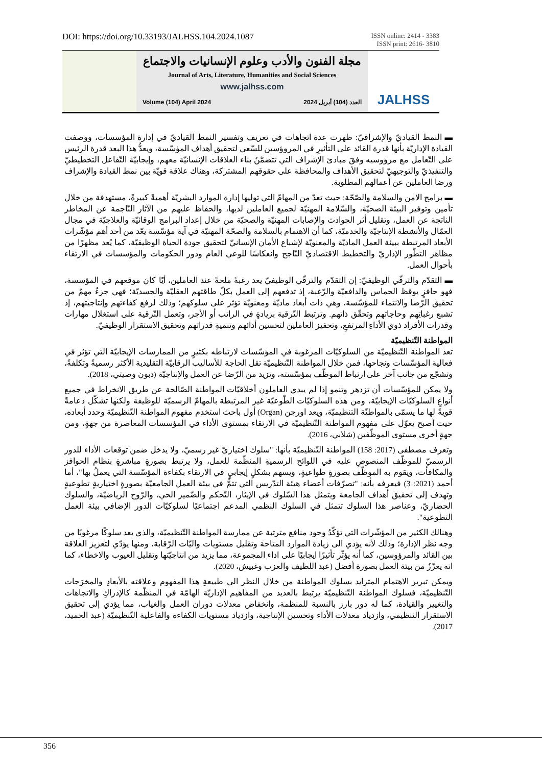DOI: https://doi.org/10.33193/JALHSS.104.2024.1087
ISSN online: 2414 - 3383
ISSN print: 2616- 3810
مجلة الفنون والأدب وعلوم الإنسانيات والاجتماع
Journal of Arts, Literature, Humanities and Social Sciences
www.jalhss.com
Volume (104) April 2024 العدد (104) أبريل 2024
JALHSS
▬ النمط القياديّ والإشرافيّ: ظهرت عدة اتجاهات في تعريف وتفسير النمط القياديّ في إدارة المؤسسات، ووصفت القيادة الإداريّة بأنها قدرة القائد على التأثيرِ في المروؤسين للسّعي لتحقيق أهداف المؤسّسة، ويعدُّ هذا البعد قدرة الرئيس على التّعامل مع مرؤوسيه وفقَ مبادئ الإشراف التي تتضمَّنُ بناء العلاقات الإنسانيّة معهم، وإيجابيّة التّفاعل التخطيطيّ والتنفيذيّ والتوجيهيّ لتحقيق الأهداف والمحافظة على حقوقهم المشتركة، وهناك علاقة قويّة بين نمط القيادة والإشراف ورضا العاملين عن أعمالهم المطلوبة.
▬ برامج الامن والسلامة والصّحّة: حيث تعدّ من المهامّ التي توليها إدارة الموارد البشريّة أهميةً كبيرةً، مستهدفة من خلال تأمين وتوفير البيئة الصحيّة، والسّلامة المهنيّة لجميع العاملين لديها، والحفاظ عليهم من الآثار النّاجمة عن المخاطر الناتجة عن العمل، وتقليل أثر الحوادث والإصابات المهنيّة والصحيّة من خلال إعداد البرامج الوقائيّة والعلاجيّة في مجال العمّال والأنشطة الإنتاجيّة والخدميّة، كما أن الاهتمام بالسلامة والصحّة المهنيّة في آية مؤسّسة يعّد من أحد أهم مؤشّرات الأبعاد المرتبطة ببيئة العمل الماديّة والمعنويّة لإشباع الأمان الإنسانيّ لتحقيق جودة الحياة الوظيفيّة، كما يُعد مظهرًا من مظاهر التطّور الإداريّ والتخطيط الاقتصاديّ النّاجح وانعكاسًا للوعي العام ودور الحكومات والمؤسسات في الارتقاء بأحوال العمل.
▬ التقدّم والترقّي الوظيفيّ: إن التقدّم والترقّي الوظيفيّ يعد رغبةً ملحةً عند العاملين، أيًا كان موقعهم في المؤسسة، فهو حافزٍ يوقظ الحماس والدافعيّة والرّغبة، إذ تدفعهم إلى العمل بكلّ طاقتهم العقليّة والجسديّة؛ فهي جزءٌ مهمٌ من تحقيق الرّضا والانتماء للمؤسّسة، وهي ذات أبعاد ماديّة ومعنويّة تؤثر على سلوكهم؛ وذلك لرفع كفاءتهم وإنتاجيتهم، إذ تشبع رغباتِهم وحاجاتهم وتحقّق ذاتهم. وترتبط التّرقية بزيادةٍ في الراتب أو الأجر، وتعمل التّرقية على استغلال مهارات وقدرات الأفراد ذوي الأداءِ المرتفعِ، وتحفيز العاملين لتحسين أدائهم وتنميةِ قدراتهم وتحقيق الاستقرار الوظيفيّ.
المواطنة التّنظيميّة
تعد المواطنة التّنظيميّة من السلوكيّات المرغوبة في المؤسّسات لارتباطه بكثيرٍ من الممارسات الإيجابيّة التي تؤثر في فعالية المؤسّسات ونجاحها، فمن خلال المواطنة التّنظيميّة تقل الحاجة للأساليب الرقابيّة التقليدية الأكثر رسميةً وتكلفةً، وتشجّع من جانب آخر على ارتباط الموظّف بمؤسّسته، وتزيد من الرّضا عن العمل والإنتاجيّة (دبون وصيتي، 2018).
ولا يمكن للمؤسّسات أن تزدهر وتنمو إذا لم يبدي العاملون أخلاقيّات المواطنة الصّالحة عن طريق الانخراط في جميع أنواعِ السلوكيّات الإيجابيّة، ومن هذه السلوكيّات الطّوعيّة غير المرتبطة بالمهامّ الرسميّة للوظيفة ولكنها تشكّل دعامةً قويةً لها ما يسمّى بالمواطنّة التنظيميّة، ويعد اورجن (Organ) أول باحث استخدم مفهوم المواطنة التّنظيميّة وحدد أبعاده، حيث أصبح يعوّل على مفهوم المواطنة التّنظيميّة في الارتقاء بمستوى الأداء في المؤسسات المعاصرة من جهةٍ، ومن جهةٍ أخرى مستوى الموظّفين (شلابي، 2016).
وتعرف مصطفى (2017: 158) المواطنة التّنظيميّة بأنها: "سلوك اختياريّ غير رسميّ، ولا يدخل ضمن توقعات الأداء للدور الرسميّ للموظّف المنصوصِ عليه في اللوائح الرسميةِ المنظّمة للعمل، ولا يرتبط بصورةٍ مباشرةٍ بنظام الحوافز والمكافأت، ويقوم به الموظّف بصورةٍ طواعيةٍ، ويسهم بشكلٍ إيجابيٍ في الارتقاء بكفاءة المؤسّسة التي يعملُ بها"، أما أحمد (2021: 3) فيعرفه بأنه: "تصرّفات أعضاء هيئة التدّريس التي تتمُّ في بيئة العمل الجامعيّة بصورةٍ اختياريةٍ تطوعيةٍ وتهدف إلى تحقيق أهداف الجامعة ويتمثل هذا السّلوك في الإيثار، التّحكم والضّمير الحي، والرّوح الرياضيّة، والسلوك الحضاريّ، وعناصر هذا السلوك تتمثل في السلوك النظمي المدعم اجتماعيًا لسلوكيّات الدور الإضافي بيئة العمل التطوعية".
وهنالك الكثير من المؤشّرات التي تؤكّدُ وجود منافع مترتبة عن ممارسة المواطنة التّنظيميّة، والذي يعد سلوكًا مرغوبًا من وجه نظر الإدارة؛ وذلك لأنه يؤدي الى زيادة الموارد المتاحة وتقليل مستويات واليّات الرّقابة، ومنها يؤدّي لتعزيز العلاقة بين القائد والمرؤوسين، كما أنه يؤثّر تأثيرًا ايجابيًا على اداء المجموعة، مما يزيد من انتاجيّتها وتقليل العيوب والاخطاء، كما انه يعزّزُ من بيئة العمل بصورة أفضل (عبد اللطيف والعزب وغبيش، 2020).
ويمكن تبرير الاهتمام المتزايد بسلوك المواطنة من خلال النظر الى طبيعةِ هذا المفهوم وعلاقته بالأبعادِ والمخرَجات التّنظيميّة، فسلوك المواطنة التّنظيميّة يرتبط بالعديد من المفاهيم الإداريّة الهامّة في المنظّمة كالإدراكِ والاتجاهات والتغيير والقيادة، كما له دور بارز بالنسبة للمنظمة، وانخفاض معدلات دوران العمل والغياب، مما يؤدي إلى تحقيق الاستقرار التنظيمي، وازدياد معدلات الأداء وتحسين الإنتاجية، وازدياد مستويات الكفاءة والفاعلية التّنظيميّة (عبد الحميد، 2017).
356